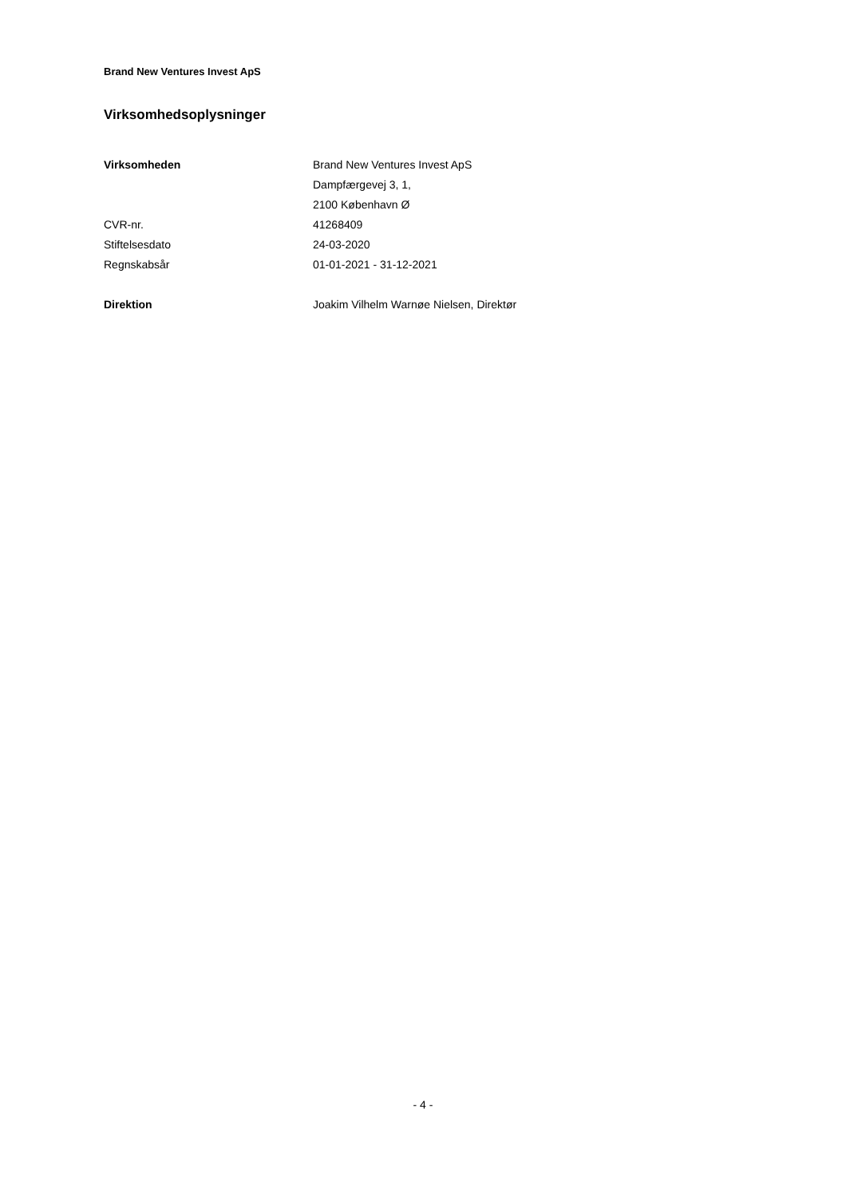Brand New Ventures Invest ApS
Virksomhedsoplysninger
| Virksomheden | Brand New Ventures Invest ApS |
| | Dampfærgevej 3, 1, |
| | 2100 København Ø |
| CVR-nr. | 41268409 |
| Stiftelsesdato | 24-03-2020 |
| Regnskabsår | 01-01-2021 - 31-12-2021 |
| Direktion | Joakim Vilhelm Warnøe Nielsen, Direktør |
- 4 -